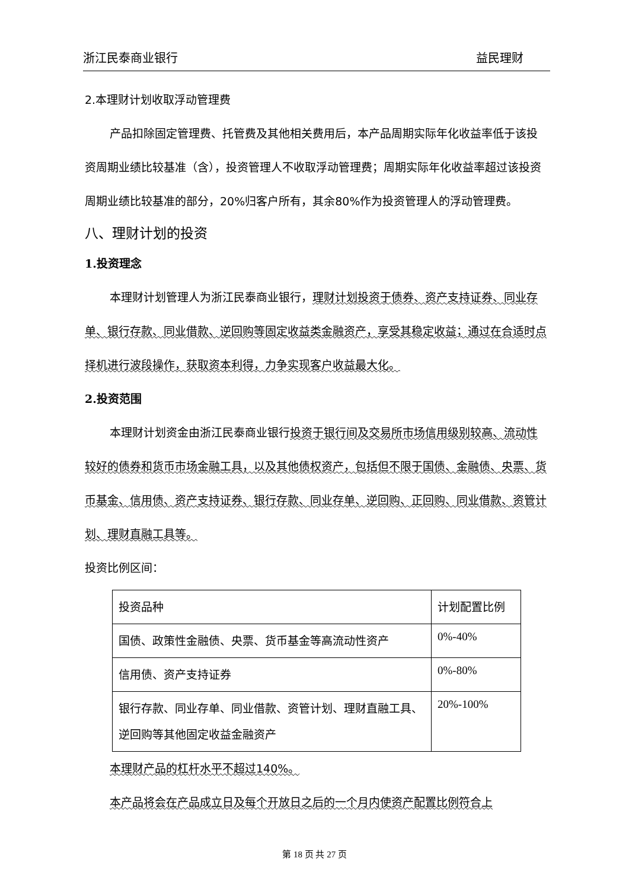浙江民泰商业银行 益民理财
2.本理财计划收取浮动管理费
产品扣除固定管理费、托管费及其他相关费用后，本产品周期实际年化收益率低于该投资周期业绩比较基准（含），投资管理人不收取浮动管理费；周期实际年化收益率超过该投资周期业绩比较基准的部分，20%归客户所有，其余80%作为投资管理人的浮动管理费。
八、理财计划的投资
1.投资理念
本理财计划管理人为浙江民泰商业银行，理财计划投资于债券、资产支持证券、同业存单、银行存款、同业借款、逆回购等固定收益类金融资产，享受其稳定收益；通过在合适时点择机进行波段操作，获取资本利得，力争实现客户收益最大化。
2.投资范围
本理财计划资金由浙江民泰商业银行投资于银行间及交易所市场信用级别较高、流动性较好的债券和货币市场金融工具，以及其他债权资产，包括但不限于国债、金融债、央票、货币基金、信用债、资产支持证券、银行存款、同业存单、逆回购、正回购、同业借款、资管计划、理财直融工具等。
投资比例区间：
| 投资品种 | 计划配置比例 |
| 国债、政策性金融债、央票、货币基金等高流动性资产 | 0%-40% |
| 信用债、资产支持证券 | 0%-80% |
| 银行存款、同业存单、同业借款、资管计划、理财直融工具、逆回购等其他固定收益金融资产 | 20%-100% |
本理财产品的杠杆水平不超过140%。
本产品将会在产品成立日及每个开放日之后的一个月内使资产配置比例符合上
第 18 页 共 27 页